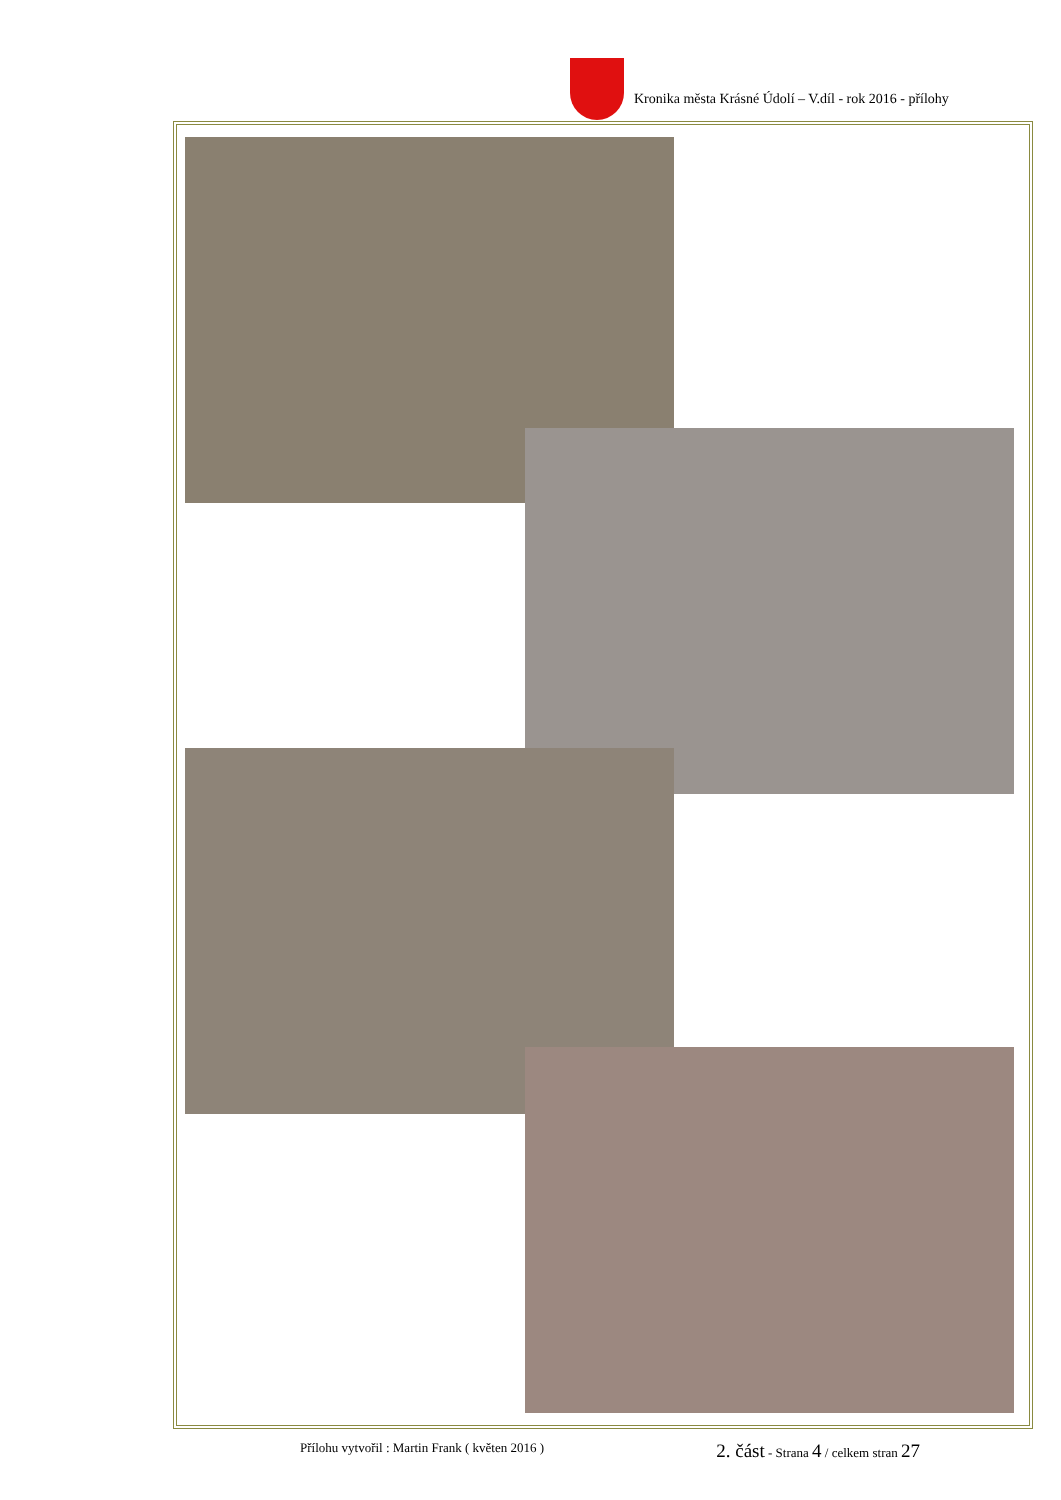Kronika města Krásné Údolí – V.díl - rok 2016 - přílohy
Přílohu vytvořil : Martin Frank ( květen 2016 ) 2. část - Strana 4 / celkem stran 27